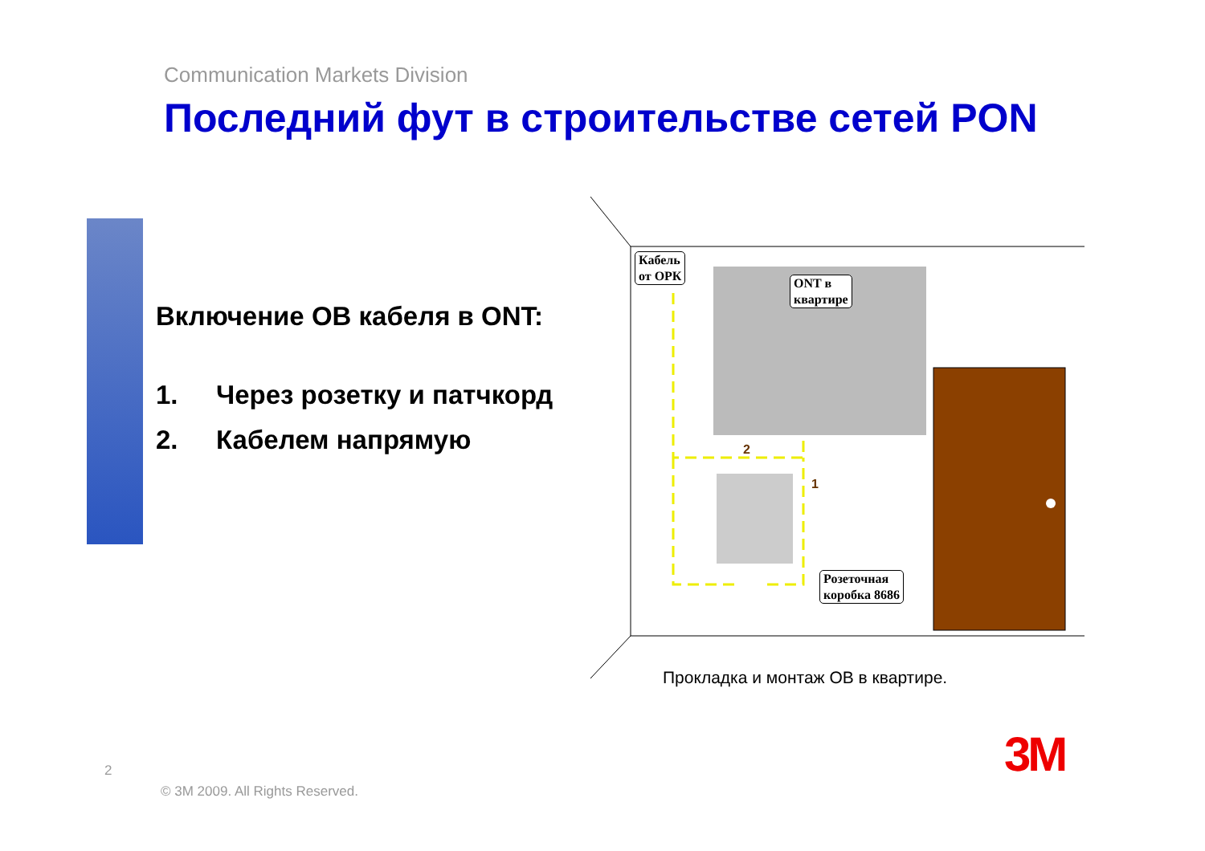Communication Markets Division
Последний фут в строительстве сетей PON
Включение ОВ кабеля в ONT:
1. Через розетку и патчкорд
2. Кабелем напрямую
2
1
Кабель
от ОРК
ONT в
квартире
Розеточная
коробка 8686
Прокладка и монтаж ОВ в квартире.
2
© 3M 2009. All Rights Reserved.
3M